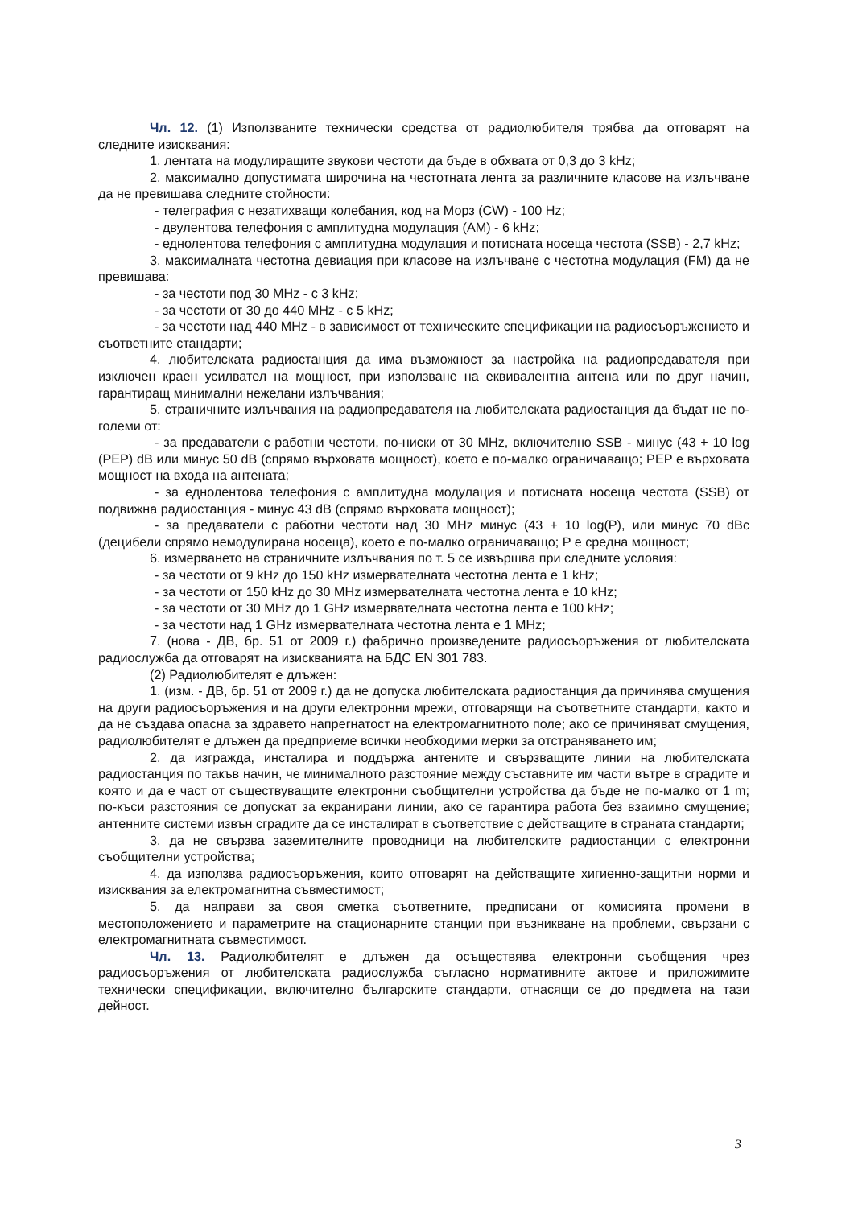Чл. 12. (1) Използваните технически средства от радиолюбителя трябва да отговарят на следните изисквания:
1. лентата на модулиращите звукови честоти да бъде в обхвата от 0,3 до 3 kHz;
2. максимално допустимата широчина на честотната лента за различните класове на излъчване да не превишава следните стойности:
- телеграфия с незатихващи колебания, код на Морз (CW) - 100 Hz;
- двулентова телефония с амплитудна модулация (AM) - 6 kHz;
- еднолентова телефония с амплитудна модулация и потисната носеща честота (SSB) - 2,7 kHz;
3. максималната честотна девиация при класове на излъчване с честотна модулация (FM) да не превишава:
- за честоти под 30 MHz - с 3 kHz;
- за честоти от 30 до 440 MHz - с 5 kHz;
- за честоти над 440 MHz - в зависимост от техническите спецификации на радиосъоръжението и съответните стандарти;
4. любителската радиостанция да има възможност за настройка на радиопредавателя при изключен краен усилвател на мощност, при използване на еквивалентна антена или по друг начин, гарантиращ минимални нежелани излъчвания;
5. страничните излъчвания на радиопредавателя на любителската радиостанция да бъдат не по-големи от:
- за предаватели с работни честоти, по-ниски от 30 MHz, включително SSB - минус (43 + 10 log (PEP) dB или минус 50 dB (спрямо върховата мощност), което е по-малко ограничаващо; PEP е върховата мощност на входа на антената;
- за еднолентова телефония с амплитудна модулация и потисната носеща честота (SSB) от подвижна радиостанция - минус 43 dB (спрямо върховата мощност);
- за предаватели с работни честоти над 30 MHz минус (43 + 10 log(P), или минус 70 dBc (децибели спрямо немодулирана носеща), което е по-малко ограничаващо; P е средна мощност;
6. измерването на страничните излъчвания по т. 5 се извършва при следните условия:
- за честоти от 9 kHz до 150 kHz измервателната честотна лента е 1 kHz;
- за честоти от 150 kHz до 30 MHz измервателната честотна лента е 10 kHz;
- за честоти от 30 MHz до 1 GHz измервателната честотна лента е 100 kHz;
- за честоти над 1 GHz измервателната честотна лента е 1 MHz;
7. (нова - ДВ, бр. 51 от 2009 г.) фабрично произведените радиосъоръжения от любителската радиослужба да отговарят на изискванията на БДС EN 301 783.
(2) Радиолюбителят е длъжен:
1. (изм. - ДВ, бр. 51 от 2009 г.) да не допуска любителската радиостанция да причинява смущения на други радиосъоръжения и на други електронни мрежи, отговарящи на съответните стандарти, както и да не създава опасна за здравето напрегнатост на електромагнитното поле; ако се причиняват смущения, радиолюбителят е длъжен да предприеме всички необходими мерки за отстраняването им;
2. да изгражда, инсталира и поддържа антените и свързващите линии на любителската радиостанция по такъв начин, че минималното разстояние между съставните им части вътре в сградите и която и да е част от съществуващите електронни съобщителни устройства да бъде не по-малко от 1 m; по-къси разстояния се допускат за екранирани линии, ако се гарантира работа без взаимно смущение; антенните системи извън сградите да се инсталират в съответствие с действащите в страната стандарти;
3. да не свързва заземителните проводници на любителските радиостанции с електронни съобщителни устройства;
4. да използва радиосъоръжения, които отговарят на действащите хигиенно-защитни норми и изисквания за електромагнитна съвместимост;
5. да направи за своя сметка съответните, предписани от комисията промени в местоположението и параметрите на стационарните станции при възникване на проблеми, свързани с електромагнитната съвместимост.
Чл. 13. Радиолюбителят е длъжен да осъществява електронни съобщения чрез радиосъоръжения от любителската радиослужба съгласно нормативните актове и приложимите технически спецификации, включително българските стандарти, отнасящи се до предмета на тази дейност.
3